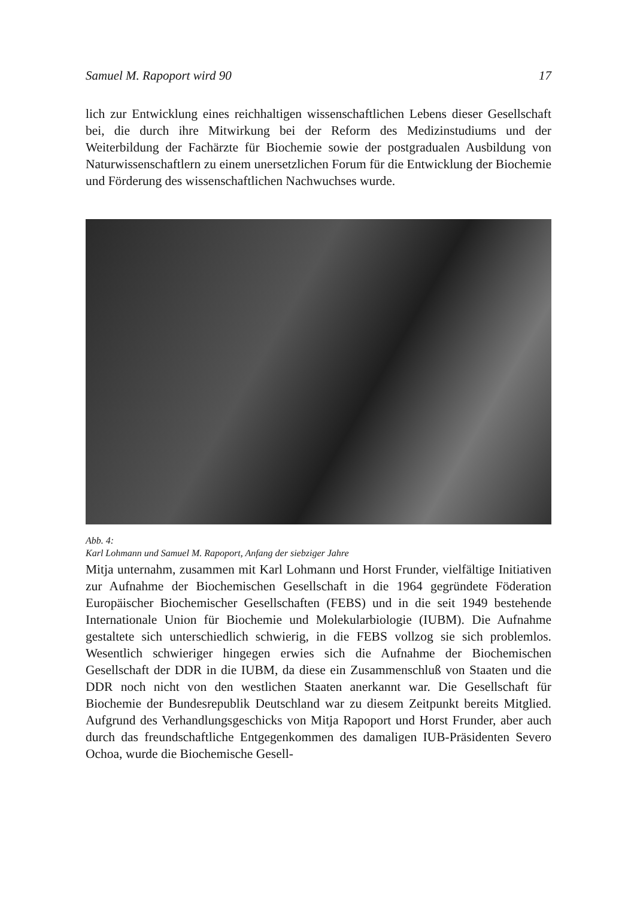Samuel M. Rapoport wird 90 17
lich zur Entwicklung eines reichhaltigen wissenschaftlichen Lebens dieser Gesellschaft bei, die durch ihre Mitwirkung bei der Reform des Medizinstudiums und der Weiterbildung der Fachärzte für Biochemie sowie der postgradualen Ausbildung von Naturwissenschaftlern zu einem unersetzlichen Forum für die Entwicklung der Biochemie und Förderung des wissenschaftlichen Nachwuchses wurde.
Abb. 4:
Karl Lohmann und Samuel M. Rapoport, Anfang der siebziger Jahre
Mitja unternahm, zusammen mit Karl Lohmann und Horst Frunder, vielfältige Initiativen zur Aufnahme der Biochemischen Gesellschaft in die 1964 gegründete Föderation Europäischer Biochemischer Gesellschaften (FEBS) und in die seit 1949 bestehende Internationale Union für Biochemie und Molekularbiologie (IUBM). Die Aufnahme gestaltete sich unterschiedlich schwierig, in die FEBS vollzog sie sich problemlos. Wesentlich schwieriger hingegen erwies sich die Aufnahme der Biochemischen Gesellschaft der DDR in die IUBM, da diese ein Zusammenschluß von Staaten und die DDR noch nicht von den westlichen Staaten anerkannt war. Die Gesellschaft für Biochemie der Bundesrepublik Deutschland war zu diesem Zeitpunkt bereits Mitglied. Aufgrund des Verhandlungsgeschicks von Mitja Rapoport und Horst Frunder, aber auch durch das freundschaftliche Entgegenkommen des damaligen IUB-Präsidenten Severo Ochoa, wurde die Biochemische Gesell-